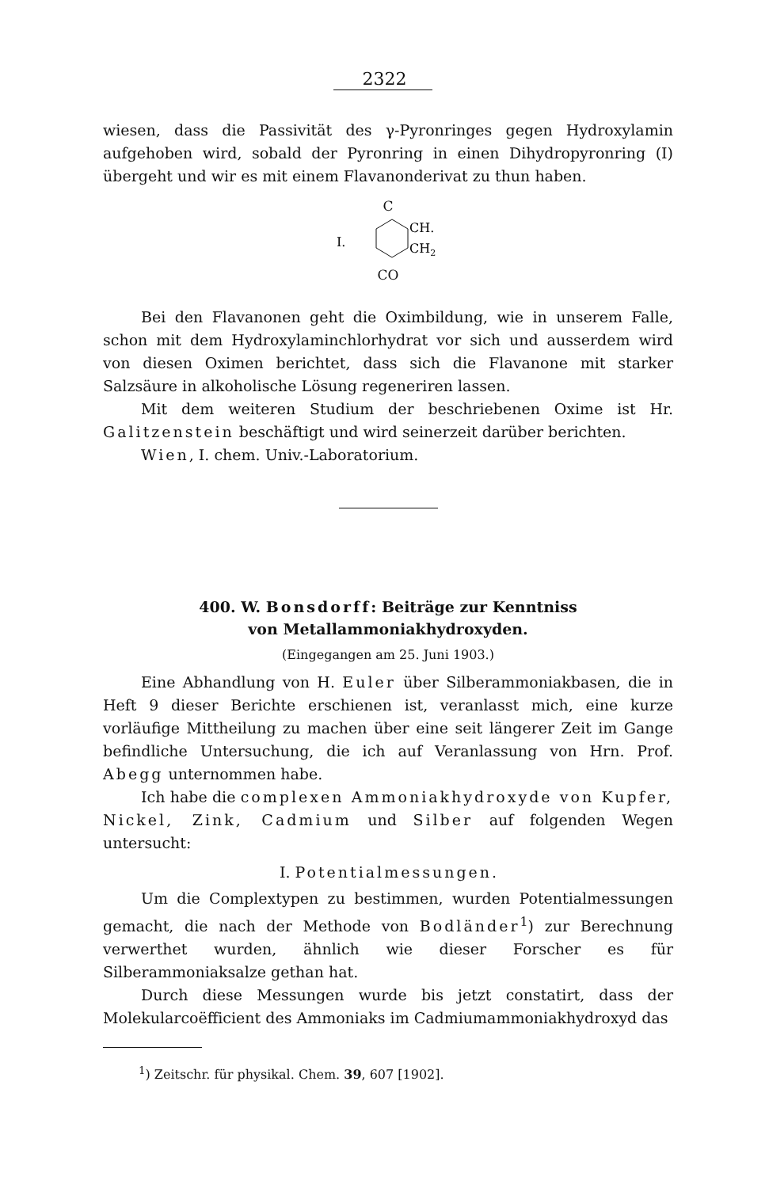2322
wiesen, dass die Passivität des γ-Pyronringes gegen Hydroxylamin aufgehoben wird, sobald der Pyronring in einen Dihydropyronring (I) übergeht und wir es mit einem Flavanonderivat zu thun haben.
C
I.
CH.
CH2
CO
Bei den Flavanonen geht die Oximbildung, wie in unserem Falle, schon mit dem Hydroxylaminchlorhydrat vor sich und ausserdem wird von diesen Oximen berichtet, dass sich die Flavanone mit starker Salzsäure in alkoholische Lösung regeneriren lassen.
Mit dem weiteren Studium der beschriebenen Oxime ist Hr. Galitzenstein beschäftigt und wird seinerzeit darüber berichten.
Wien, I. chem. Univ.-Laboratorium.
400. W. Bonsdorff: Beiträge zur Kenntniss
von Metallammoniakhydroxyden.
(Eingegangen am 25. Juni 1903.)
Eine Abhandlung von H. Euler über Silberammoniakbasen, die in Heft 9 dieser Berichte erschienen ist, veranlasst mich, eine kurze vorläufige Mittheilung zu machen über eine seit längerer Zeit im Gange befindliche Untersuchung, die ich auf Veranlassung von Hrn. Prof. Abegg unternommen habe.
Ich habe die complexen Ammoniakhydroxyde von Kupfer, Nickel, Zink, Cadmium und Silber auf folgenden Wegen untersucht:
I. Potentialmessungen.
Um die Complextypen zu bestimmen, wurden Potentialmessungen gemacht, die nach der Methode von Bodländer<sup>1</sup>) zur Berechnung verwerthet wurden, ähnlich wie dieser Forscher es für Silberammoniaksalze gethan hat.
Durch diese Messungen wurde bis jetzt constatirt, dass der Molekularcoëfficient des Ammoniaks im Cadmiumammoniakhydroxyd das
<sup>1</sup>) Zeitschr. für physikal. Chem. 39, 607 [1902].